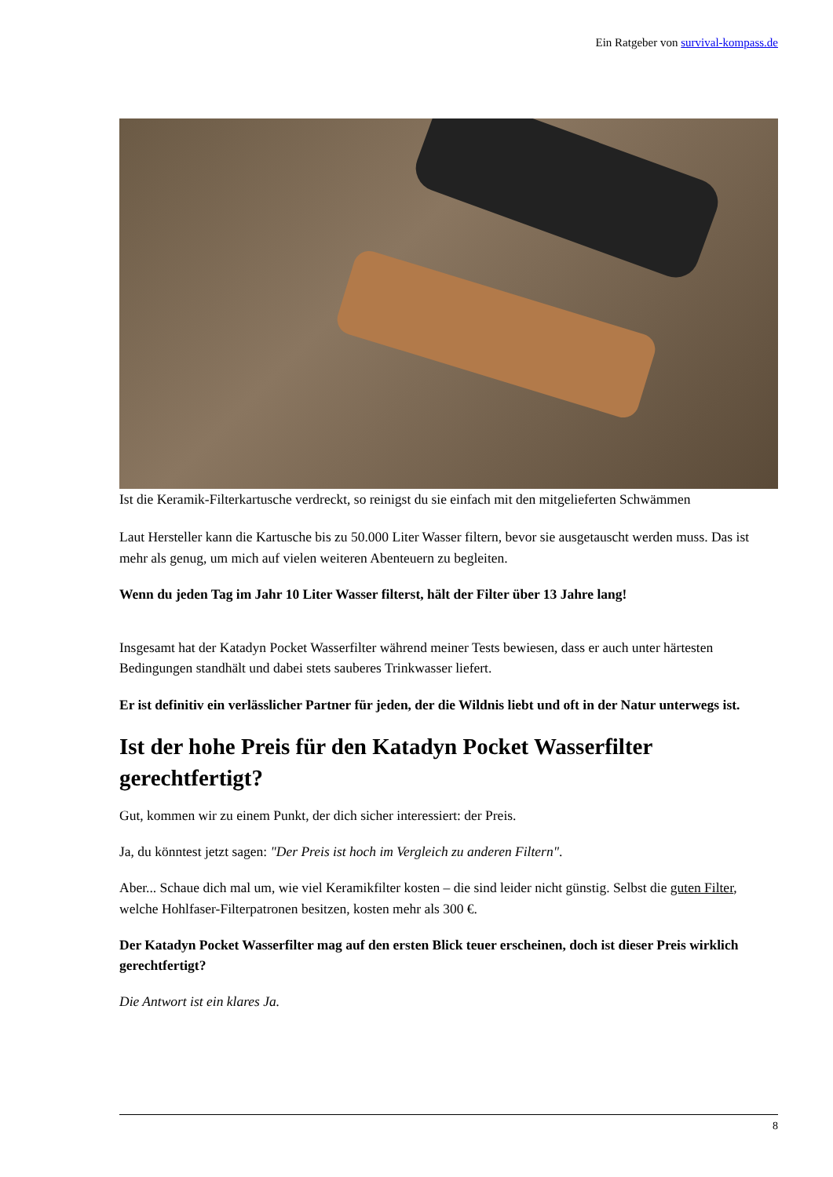Ein Ratgeber von survival-kompass.de
Ist die Keramik-Filterkartusche verdreckt, so reinigst du sie einfach mit den mitgelieferten Schwämmen
Laut Hersteller kann die Kartusche bis zu 50.000 Liter Wasser filtern, bevor sie ausgetauscht werden muss. Das ist mehr als genug, um mich auf vielen weiteren Abenteuern zu begleiten.
Wenn du jeden Tag im Jahr 10 Liter Wasser filterst, hält der Filter über 13 Jahre lang!
Insgesamt hat der Katadyn Pocket Wasserfilter während meiner Tests bewiesen, dass er auch unter härtesten Bedingungen standhält und dabei stets sauberes Trinkwasser liefert.
Er ist definitiv ein verlässlicher Partner für jeden, der die Wildnis liebt und oft in der Natur unterwegs ist.
Ist der hohe Preis für den Katadyn Pocket Wasserfilter gerechtfertigt?
Gut, kommen wir zu einem Punkt, der dich sicher interessiert: der Preis.
Ja, du könntest jetzt sagen: "Der Preis ist hoch im Vergleich zu anderen Filtern".
Aber... Schaue dich mal um, wie viel Keramikfilter kosten – die sind leider nicht günstig. Selbst die guten Filter, welche Hohlfaser-Filterpatronen besitzen, kosten mehr als 300 €.
Der Katadyn Pocket Wasserfilter mag auf den ersten Blick teuer erscheinen, doch ist dieser Preis wirklich gerechtfertigt?
Die Antwort ist ein klares Ja.
8